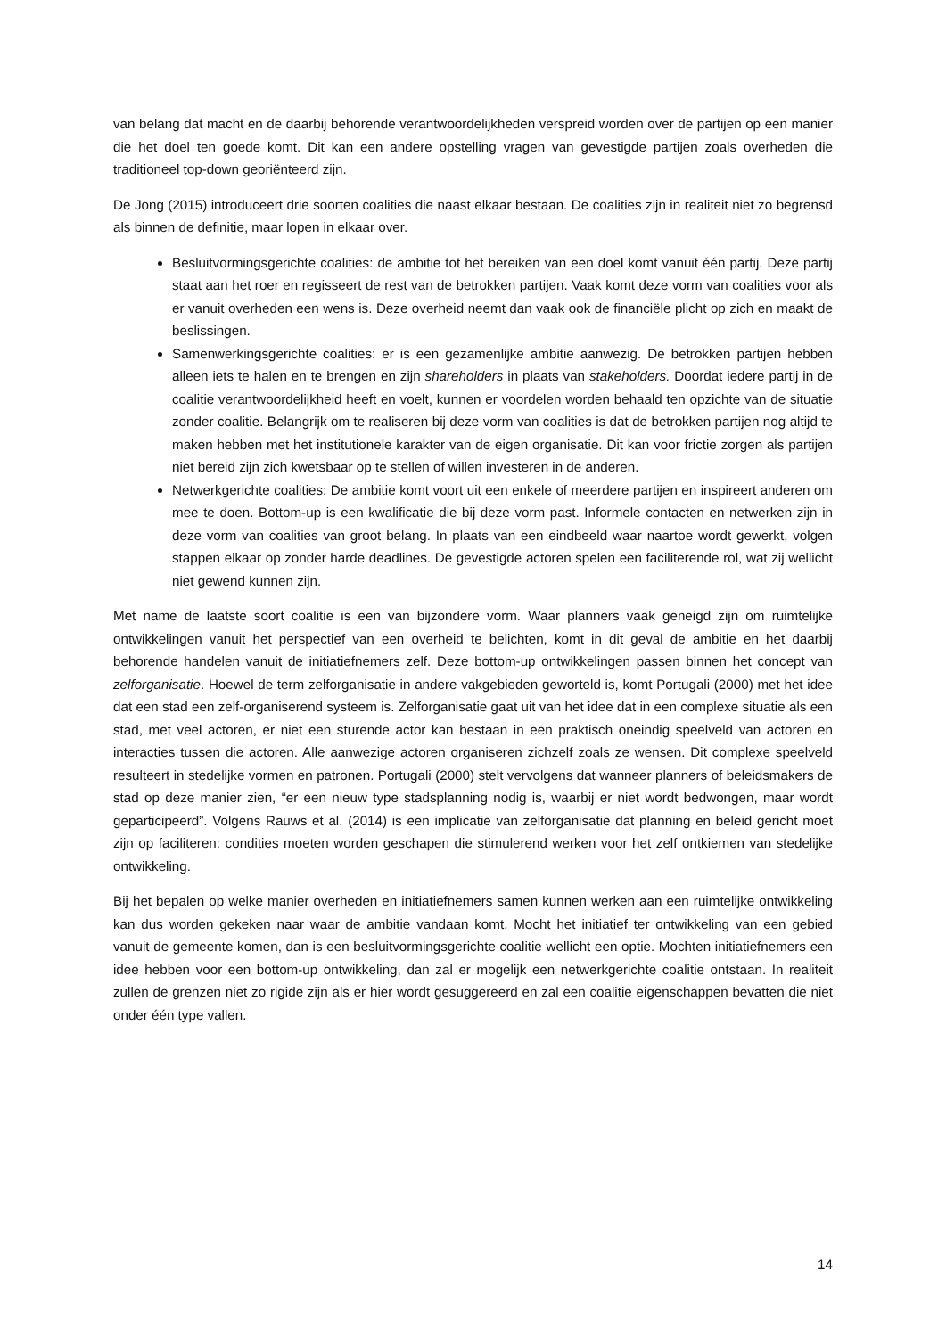van belang dat macht en de daarbij behorende verantwoordelijkheden verspreid worden over de partijen op een manier die het doel ten goede komt. Dit kan een andere opstelling vragen van gevestigde partijen zoals overheden die traditioneel top-down georiënteerd zijn.
De Jong (2015) introduceert drie soorten coalities die naast elkaar bestaan. De coalities zijn in realiteit niet zo begrensd als binnen de definitie, maar lopen in elkaar over.
Besluitvormingsgerichte coalities: de ambitie tot het bereiken van een doel komt vanuit één partij. Deze partij staat aan het roer en regisseert de rest van de betrokken partijen. Vaak komt deze vorm van coalities voor als er vanuit overheden een wens is. Deze overheid neemt dan vaak ook de financiële plicht op zich en maakt de beslissingen.
Samenwerkingsgerichte coalities: er is een gezamenlijke ambitie aanwezig. De betrokken partijen hebben alleen iets te halen en te brengen en zijn shareholders in plaats van stakeholders. Doordat iedere partij in de coalitie verantwoordelijkheid heeft en voelt, kunnen er voordelen worden behaald ten opzichte van de situatie zonder coalitie. Belangrijk om te realiseren bij deze vorm van coalities is dat de betrokken partijen nog altijd te maken hebben met het institutionele karakter van de eigen organisatie. Dit kan voor frictie zorgen als partijen niet bereid zijn zich kwetsbaar op te stellen of willen investeren in de anderen.
Netwerkgerichte coalities: De ambitie komt voort uit een enkele of meerdere partijen en inspireert anderen om mee te doen. Bottom-up is een kwalificatie die bij deze vorm past. Informele contacten en netwerken zijn in deze vorm van coalities van groot belang. In plaats van een eindbeeld waar naartoe wordt gewerkt, volgen stappen elkaar op zonder harde deadlines. De gevestigde actoren spelen een faciliterende rol, wat zij wellicht niet gewend kunnen zijn.
Met name de laatste soort coalitie is een van bijzondere vorm. Waar planners vaak geneigd zijn om ruimtelijke ontwikkelingen vanuit het perspectief van een overheid te belichten, komt in dit geval de ambitie en het daarbij behorende handelen vanuit de initiatiefnemers zelf. Deze bottom-up ontwikkelingen passen binnen het concept van zelforganisatie. Hoewel de term zelforganisatie in andere vakgebieden geworteld is, komt Portugali (2000) met het idee dat een stad een zelf-organiserend systeem is. Zelforganisatie gaat uit van het idee dat in een complexe situatie als een stad, met veel actoren, er niet een sturende actor kan bestaan in een praktisch oneindig speelveld van actoren en interacties tussen die actoren. Alle aanwezige actoren organiseren zichzelf zoals ze wensen. Dit complexe speelveld resulteert in stedelijke vormen en patronen. Portugali (2000) stelt vervolgens dat wanneer planners of beleidsmakers de stad op deze manier zien, “er een nieuw type stadsplanning nodig is, waarbij er niet wordt bedwongen, maar wordt geparticipeerd”. Volgens Rauws et al. (2014) is een implicatie van zelforganisatie dat planning en beleid gericht moet zijn op faciliteren: condities moeten worden geschapen die stimulerend werken voor het zelf ontkiemen van stedelijke ontwikkeling.
Bij het bepalen op welke manier overheden en initiatiefnemers samen kunnen werken aan een ruimtelijke ontwikkeling kan dus worden gekeken naar waar de ambitie vandaan komt. Mocht het initiatief ter ontwikkeling van een gebied vanuit de gemeente komen, dan is een besluitvormingsgerichte coalitie wellicht een optie. Mochten initiatiefnemers een idee hebben voor een bottom-up ontwikkeling, dan zal er mogelijk een netwerkgerichte coalitie ontstaan. In realiteit zullen de grenzen niet zo rigide zijn als er hier wordt gesuggereerd en zal een coalitie eigenschappen bevatten die niet onder één type vallen.
14